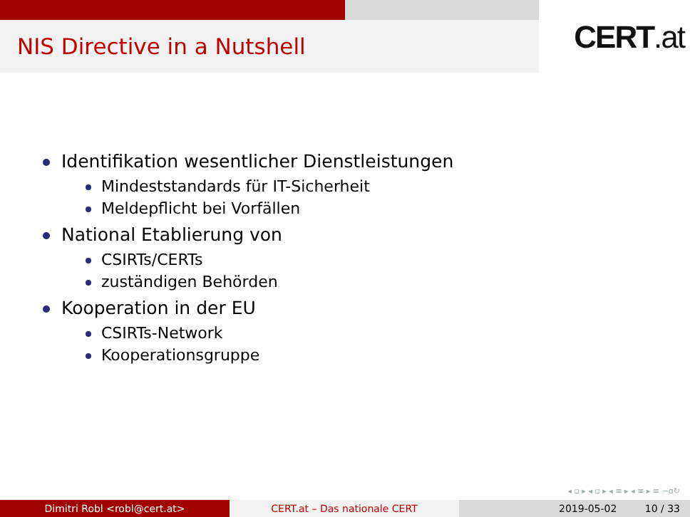NIS Directive in a Nutshell
CERT.at
Identifikation wesentlicher Dienstleistungen
Mindeststandards für IT-Sicherheit
Meldepflicht bei Vorfällen
National Etablierung von
CSIRTs/CERTs
zuständigen Behörden
Kooperation in der EU
CSIRTs-Network
Kooperationsgruppe
◂ ▫ ▸ ◂ ▫ ▸ ◂ ≡ ▸ ◂ ≡ ▸ ≡ ∽ɑ↻
Dimitri Robl <robl@cert.at> CERT.at – Das nationale CERT 2019-05-02 10 / 33